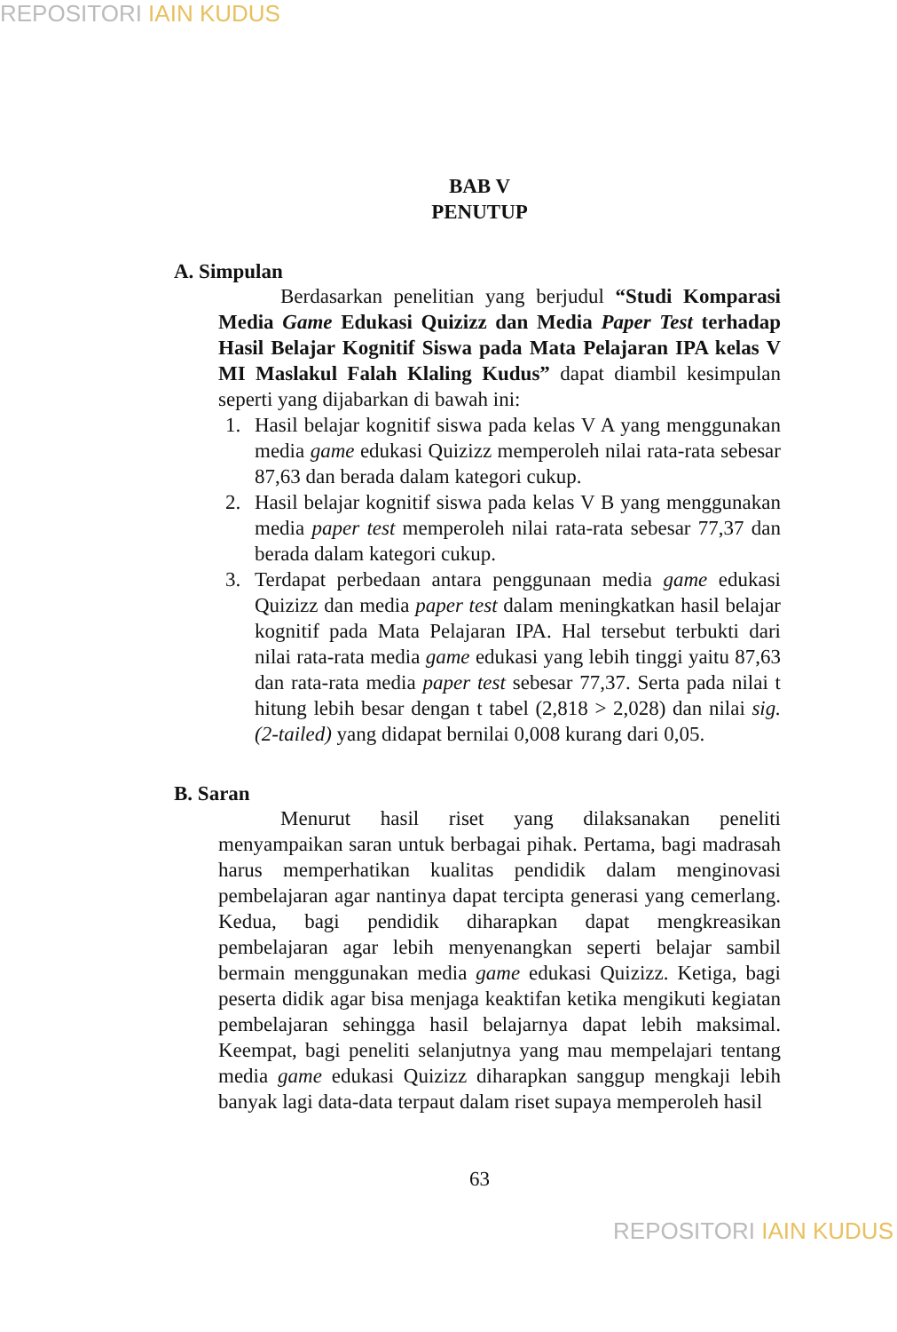REPOSITORI IAIN KUDUS
BAB V
PENUTUP
A. Simpulan
Berdasarkan penelitian yang berjudul “Studi Komparasi Media Game Edukasi Quizizz dan Media Paper Test terhadap Hasil Belajar Kognitif Siswa pada Mata Pelajaran IPA kelas V MI Maslakul Falah Klaling Kudus” dapat diambil kesimpulan seperti yang dijabarkan di bawah ini:
1. Hasil belajar kognitif siswa pada kelas V A yang menggunakan media game edukasi Quizizz memperoleh nilai rata-rata sebesar 87,63 dan berada dalam kategori cukup.
2. Hasil belajar kognitif siswa pada kelas V B yang menggunakan media paper test memperoleh nilai rata-rata sebesar 77,37 dan berada dalam kategori cukup.
3. Terdapat perbedaan antara penggunaan media game edukasi Quizizz dan media paper test dalam meningkatkan hasil belajar kognitif pada Mata Pelajaran IPA. Hal tersebut terbukti dari nilai rata-rata media game edukasi yang lebih tinggi yaitu 87,63 dan rata-rata media paper test sebesar 77,37. Serta pada nilai t hitung lebih besar dengan t tabel (2,818 > 2,028) dan nilai sig. (2-tailed) yang didapat bernilai 0,008 kurang dari 0,05.
B. Saran
Menurut hasil riset yang dilaksanakan peneliti menyampaikan saran untuk berbagai pihak. Pertama, bagi madrasah harus memperhatikan kualitas pendidik dalam menginovasi pembelajaran agar nantinya dapat tercipta generasi yang cemerlang. Kedua, bagi pendidik diharapkan dapat mengkreasikan pembelajaran agar lebih menyenangkan seperti belajar sambil bermain menggunakan media game edukasi Quizizz. Ketiga, bagi peserta didik agar bisa menjaga keaktifan ketika mengikuti kegiatan pembelajaran sehingga hasil belajarnya dapat lebih maksimal. Keempat, bagi peneliti selanjutnya yang mau mempelajari tentang media game edukasi Quizizz diharapkan sanggup mengkaji lebih banyak lagi data-data terpaut dalam riset supaya memperoleh hasil
63
REPOSITORI IAIN KUDUS